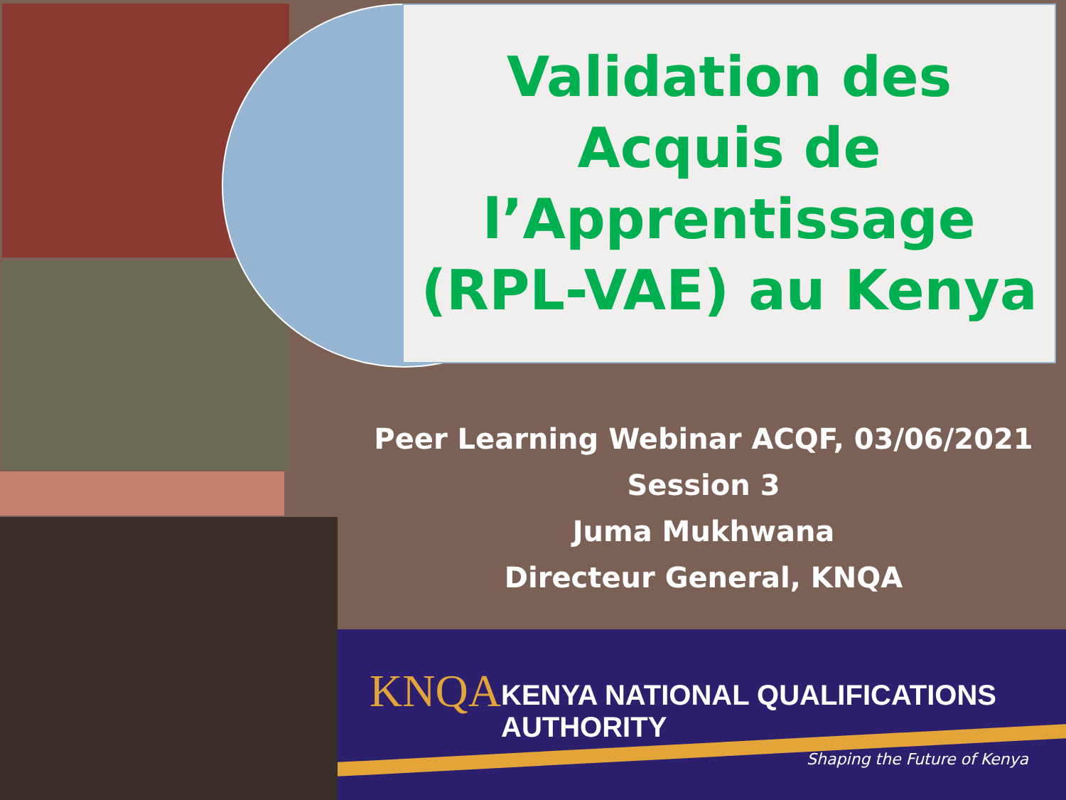Validation des
Acquis de
l’Apprentissage
(RPL-VAE) au Kenya
Peer Learning Webinar ACQF, 03/06/2021
Session 3
Juma Mukhwana
Directeur General, KNQA
KNQA
KENYA NATIONAL QUALIFICATIONS AUTHORITY
Shaping the Future of Kenya